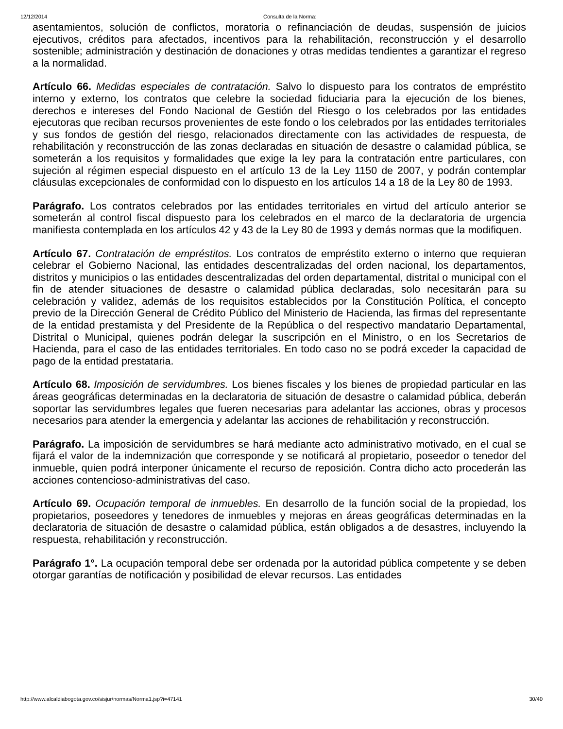12/12/2014 Consulta de la Norma:
asentamientos, solución de conflictos, moratoria o refinanciación de deudas, suspensión de juicios ejecutivos, créditos para afectados, incentivos para la rehabilitación, reconstrucción y el desarrollo sostenible; administración y destinación de donaciones y otras medidas tendientes a garantizar el regreso a la normalidad.
Artículo 66. Medidas especiales de contratación. Salvo lo dispuesto para los contratos de empréstito interno y externo, los contratos que celebre la sociedad fiduciaria para la ejecución de los bienes, derechos e intereses del Fondo Nacional de Gestión del Riesgo o los celebrados por las entidades ejecutoras que reciban recursos provenientes de este fondo o los celebrados por las entidades territoriales y sus fondos de gestión del riesgo, relacionados directamente con las actividades de respuesta, de rehabilitación y reconstrucción de las zonas declaradas en situación de desastre o calamidad pública, se someterán a los requisitos y formalidades que exige la ley para la contratación entre particulares, con sujeción al régimen especial dispuesto en el artículo 13 de la Ley 1150 de 2007, y podrán contemplar cláusulas excepcionales de conformidad con lo dispuesto en los artículos 14 a 18 de la Ley 80 de 1993.
Parágrafo. Los contratos celebrados por las entidades territoriales en virtud del artículo anterior se someterán al control fiscal dispuesto para los celebrados en el marco de la declaratoria de urgencia manifiesta contemplada en los artículos 42 y 43 de la Ley 80 de 1993 y demás normas que la modifiquen.
Artículo 67. Contratación de empréstitos. Los contratos de empréstito externo o interno que requieran celebrar el Gobierno Nacional, las entidades descentralizadas del orden nacional, los departamentos, distritos y municipios o las entidades descentralizadas del orden departamental, distrital o municipal con el fin de atender situaciones de desastre o calamidad pública declaradas, solo necesitarán para su celebración y validez, además de los requisitos establecidos por la Constitución Política, el concepto previo de la Dirección General de Crédito Público del Ministerio de Hacienda, las firmas del representante de la entidad prestamista y del Presidente de la República o del respectivo mandatario Departamental, Distrital o Municipal, quienes podrán delegar la suscripción en el Ministro, o en los Secretarios de Hacienda, para el caso de las entidades territoriales. En todo caso no se podrá exceder la capacidad de pago de la entidad prestataria.
Artículo 68. Imposición de servidumbres. Los bienes fiscales y los bienes de propiedad particular en las áreas geográficas determinadas en la declaratoria de situación de desastre o calamidad pública, deberán soportar las servidumbres legales que fueren necesarias para adelantar las acciones, obras y procesos necesarios para atender la emergencia y adelantar las acciones de rehabilitación y reconstrucción.
Parágrafo. La imposición de servidumbres se hará mediante acto administrativo motivado, en el cual se fijará el valor de la indemnización que corresponde y se notificará al propietario, poseedor o tenedor del inmueble, quien podrá interponer únicamente el recurso de reposición. Contra dicho acto procederán las acciones contencioso-administrativas del caso.
Artículo 69. Ocupación temporal de inmuebles. En desarrollo de la función social de la propiedad, los propietarios, poseedores y tenedores de inmuebles y mejoras en áreas geográficas determinadas en la declaratoria de situación de desastre o calamidad pública, están obligados a de desastres, incluyendo la respuesta, rehabilitación y reconstrucción.
Parágrafo 1°. La ocupación temporal debe ser ordenada por la autoridad pública competente y se deben otorgar garantías de notificación y posibilidad de elevar recursos. Las entidades
http://www.alcaldiabogota.gov.co/sisjur/normas/Norma1.jsp?i=47141 30/40